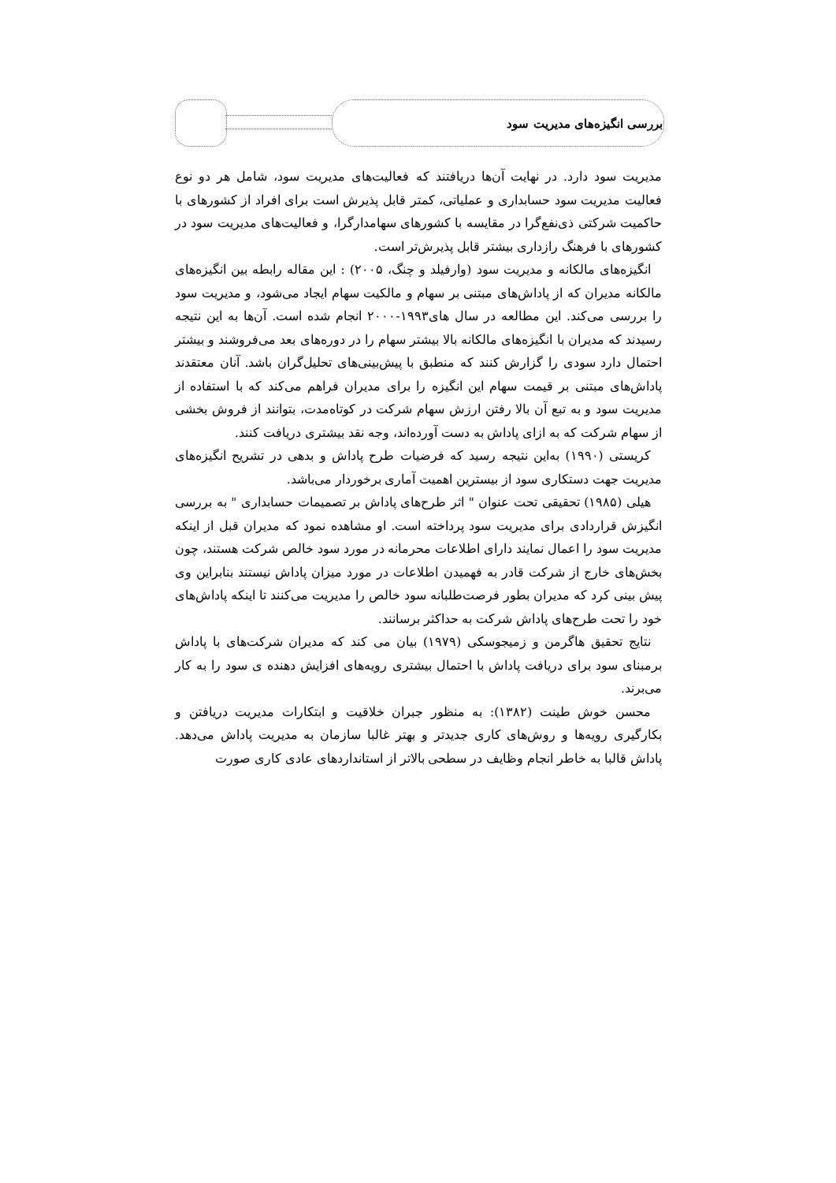بررسی انگیزه‌های مدیریت سود
مدیریت سود دارد. در نهایت آن‌ها دریافتند که فعالیت‌های مدیریت سود، شامل هر دو نوع فعالیت مدیریت سود حسابداری و عملیاتی، کمتر قابل پذیرش است برای افراد از کشورهای با حاکمیت شرکتی ذی‌نفع‌گرا در مقایسه با کشورهای سهامدارگرا، و فعالیت‌های مدیریت سود در کشورهای با فرهنگ رازداری بیشتر قابل پذیرش‌تر است.
انگیزه‌های مالکانه و مدیریت سود (وارفیلد و چنگ، ۲۰۰۵) : این مقاله رابطه بین انگیزه‌های مالکانه مدیران که از پاداش‌های مبتنی بر سهام و مالکیت سهام ایجاد می‌شود، و مدیریت سود را بررسی می‌کند. این مطالعه در سال های۱۹۹۳-۲۰۰۰ انجام شده است. آن‌ها به این نتیجه رسیدند که مدیران با انگیزه‌های مالکانه بالا بیشتر سهام را در دوره‌های بعد می‌فروشند و بیشتر احتمال دارد سودی را گزارش کنند که منطبق با پیش‌بینی‌های تحلیل‌گران باشد. آنان معتقدند پاداش‌های مبتنی بر قیمت سهام این انگیزه را برای مدیران فراهم می‌کند که با استفاده از مدیریت سود و به تبع آن بالا رفتن ارزش سهام شرکت در کوتاه‌مدت، بتوانند از فروش بخشی از سهام شرکت که به ازای پاداش به دست آورده‌اند، وجه نقد بیشتری دریافت کنند.
کریستی (۱۹۹۰) به‌این نتیجه رسید که فرضیات طرح پاداش و بدهی در تشریح انگیزه‌های مدیریت جهت دستکاری سود از بیسترین اهمیت آماری برخوردار می‌باشد.
هیلی (۱۹۸۵) تحقیقی تحت عنوان " اثر طرح‌های پاداش بر تصمیمات حسابداری " به بررسی انگیزش قراردادی برای مدیریت سود پرداخته است. او مشاهده نمود که مدیران قبل از اینکه مدیریت سود را اعمال نمایند دارای اطلاعات محرمانه در مورد سود خالص شرکت هستند، چون بخش‌های خارج از شرکت قادر به فهمیدن اطلاعات در مورد میزان پاداش نیستند بنابراین وی پیش بینی کرد که مدیران بطور فرصت‌طلبانه سود خالص را مدیریت می‌کنند تا اینکه پاداش‌های خود را تحت طرح‌های پاداش شرکت به حداکثر برسانند.
نتایج تحقیق هاگرمن و زمیجوسکی (۱۹۷۹) بیان می کند که مدیران شرکت‌های با پاداش برمبنای سود برای دریافت پاداش با احتمال بیشتری رویه‌های افزایش دهنده ی سود را به کار می‌برند.
محسن خوش طینت (۱۳۸۲): به منظور جبران خلاقیت و ابتکارات مدیریت دریافتن و بکارگیری رویه‌ها و روش‌های کاری جدیدتر و بهتر غالبا سازمان به مدیریت پاداش می‌دهد. پاداش قالبا به خاطر انجام وظایف در سطحی بالاتر از استانداردهای عادی کاری صورت